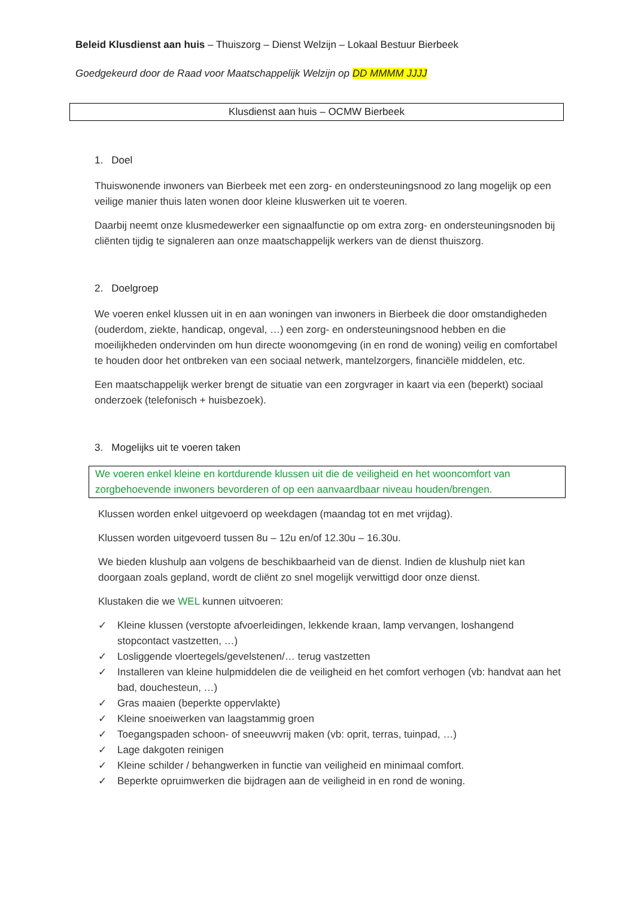Beleid Klusdienst aan huis – Thuiszorg – Dienst Welzijn – Lokaal Bestuur Bierbeek
Goedgekeurd door de Raad voor Maatschappelijk Welzijn op DD MMMM JJJJ
Klusdienst aan huis – OCMW Bierbeek
1. Doel
Thuiswonende inwoners van Bierbeek met een zorg- en ondersteuningsnood zo lang mogelijk op een veilige manier thuis laten wonen door kleine kluswerken uit te voeren.
Daarbij neemt onze klusmedewerker een signaalfunctie op om extra zorg- en ondersteuningsnoden bij cliënten tijdig te signaleren aan onze maatschappelijk werkers van de dienst thuiszorg.
2. Doelgroep
We voeren enkel klussen uit in en aan woningen van inwoners in Bierbeek die door omstandigheden (ouderdom, ziekte, handicap, ongeval, …) een zorg- en ondersteuningsnood hebben en die moeilijkheden ondervinden om hun directe woonomgeving (in en rond de woning) veilig en comfortabel te houden door het ontbreken van een sociaal netwerk, mantelzorgers, financiële middelen, etc.
Een maatschappelijk werker brengt de situatie van een zorgvrager in kaart via een (beperkt) sociaal onderzoek (telefonisch + huisbezoek).
3. Mogelijks uit te voeren taken
We voeren enkel kleine en kortdurende klussen uit die de veiligheid en het wooncomfort van zorgbehoevende inwoners bevorderen of op een aanvaardbaar niveau houden/brengen.
Klussen worden enkel uitgevoerd op weekdagen (maandag tot en met vrijdag).
Klussen worden uitgevoerd tussen 8u – 12u en/of 12.30u – 16.30u.
We bieden klushulp aan volgens de beschikbaarheid van de dienst. Indien de klushulp niet kan doorgaan zoals gepland, wordt de cliënt zo snel mogelijk verwittigd door onze dienst.
Klustaken die we WEL kunnen uitvoeren:
✓ Kleine klussen (verstopte afvoerleidingen, lekkende kraan, lamp vervangen, loshangend stopcontact vastzetten, …)
✓ Losliggende vloertegels/gevelstenen/… terug vastzetten
✓ Installeren van kleine hulpmiddelen die de veiligheid en het comfort verhogen (vb: handvat aan het bad, douchesteun, …)
✓ Gras maaien (beperkte oppervlakte)
✓ Kleine snoeiwerken van laagstammig groen
✓ Toegangspaden schoon- of sneeuwvrij maken (vb: oprit, terras, tuinpad, …)
✓ Lage dakgoten reinigen
✓ Kleine schilder / behangwerken in functie van veiligheid en minimaal comfort.
✓ Beperkte opruimwerken die bijdragen aan de veiligheid in en rond de woning.